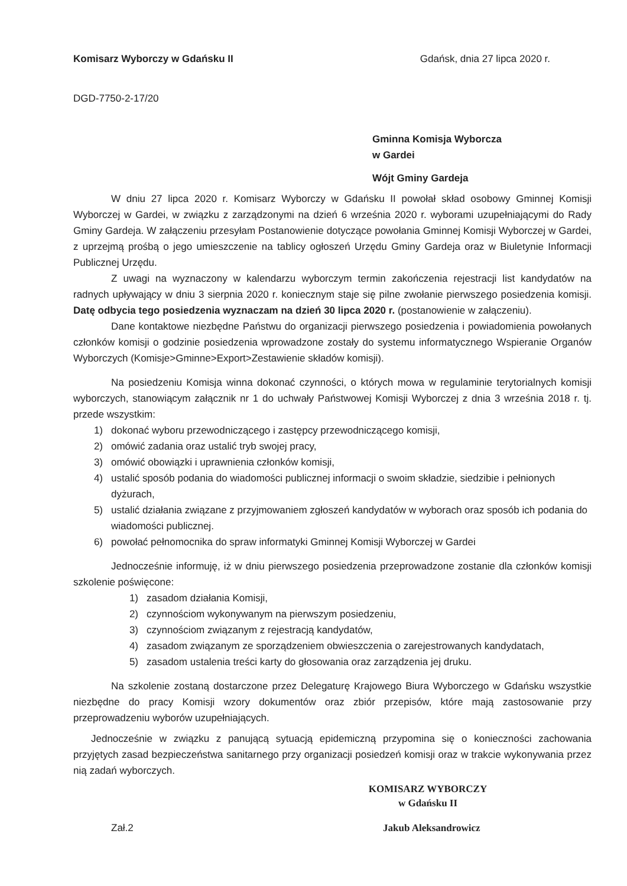Komisarz Wyborczy w Gdańsku II Gdańsk, dnia 27 lipca 2020 r.
DGD-7750-2-17/20
Gminna Komisja Wyborcza
w Gardei
Wójt Gminy Gardeja
W dniu 27 lipca 2020 r. Komisarz Wyborczy w Gdańsku II powołał skład osobowy Gminnej Komisji Wyborczej w Gardei, w związku z zarządzonymi na dzień 6 września 2020 r. wyborami uzupełniającymi do Rady Gminy Gardeja. W załączeniu przesyłam Postanowienie dotyczące powołania Gminnej Komisji Wyborczej w Gardei, z uprzejmą prośbą o jego umieszczenie na tablicy ogłoszeń Urzędu Gminy Gardeja oraz w Biuletynie Informacji Publicznej Urzędu.
Z uwagi na wyznaczony w kalendarzu wyborczym termin zakończenia rejestracji list kandydatów na radnych upływający w dniu 3 sierpnia 2020 r. koniecznym staje się pilne zwołanie pierwszego posiedzenia komisji. Datę odbycia tego posiedzenia wyznaczam na dzień 30 lipca 2020 r. (postanowienie w załączeniu).
Dane kontaktowe niezbędne Państwu do organizacji pierwszego posiedzenia i powiadomienia powołanych członków komisji o godzinie posiedzenia wprowadzone zostały do systemu informatycznego Wspieranie Organów Wyborczych (Komisje>Gminne>Export>Zestawienie składów komisji).
Na posiedzeniu Komisja winna dokonać czynności, o których mowa w regulaminie terytorialnych komisji wyborczych, stanowiącym załącznik nr 1 do uchwały Państwowej Komisji Wyborczej z dnia 3 września 2018 r. tj. przede wszystkim:
1) dokonać wyboru przewodniczącego i zastępcy przewodniczącego komisji,
2) omówić zadania oraz ustalić tryb swojej pracy,
3) omówić obowiązki i uprawnienia członków komisji,
4) ustalić sposób podania do wiadomości publicznej informacji o swoim składzie, siedzibie i pełnionych dyżurach,
5) ustalić działania związane z przyjmowaniem zgłoszeń kandydatów w wyborach oraz sposób ich podania do wiadomości publicznej.
6) powołać pełnomocnika do spraw informatyki Gminnej Komisji Wyborczej w Gardei
Jednocześnie informuję, iż w dniu pierwszego posiedzenia przeprowadzone zostanie dla członków komisji szkolenie poświęcone:
1) zasadom działania Komisji,
2) czynnościom wykonywanym na pierwszym posiedzeniu,
3) czynnościom związanym z rejestracją kandydatów,
4) zasadom związanym ze sporządzeniem obwieszczenia o zarejestrowanych kandydatach,
5) zasadom ustalenia treści karty do głosowania oraz zarządzenia jej druku.
Na szkolenie zostaną dostarczone przez Delegaturę Krajowego Biura Wyborczego w Gdańsku wszystkie niezbędne do pracy Komisji wzory dokumentów oraz zbiór przepisów, które mają zastosowanie przy przeprowadzeniu wyborów uzupełniających.
Jednocześnie w związku z panującą sytuacją epidemiczną przypomina się o konieczności zachowania przyjętych zasad bezpieczeństwa sanitarnego przy organizacji posiedzeń komisji oraz w trakcie wykonywania przez nią zadań wyborczych.
KOMISARZ WYBORCZY
w Gdańsku II
Zał.2 Jakub Aleksandrowicz